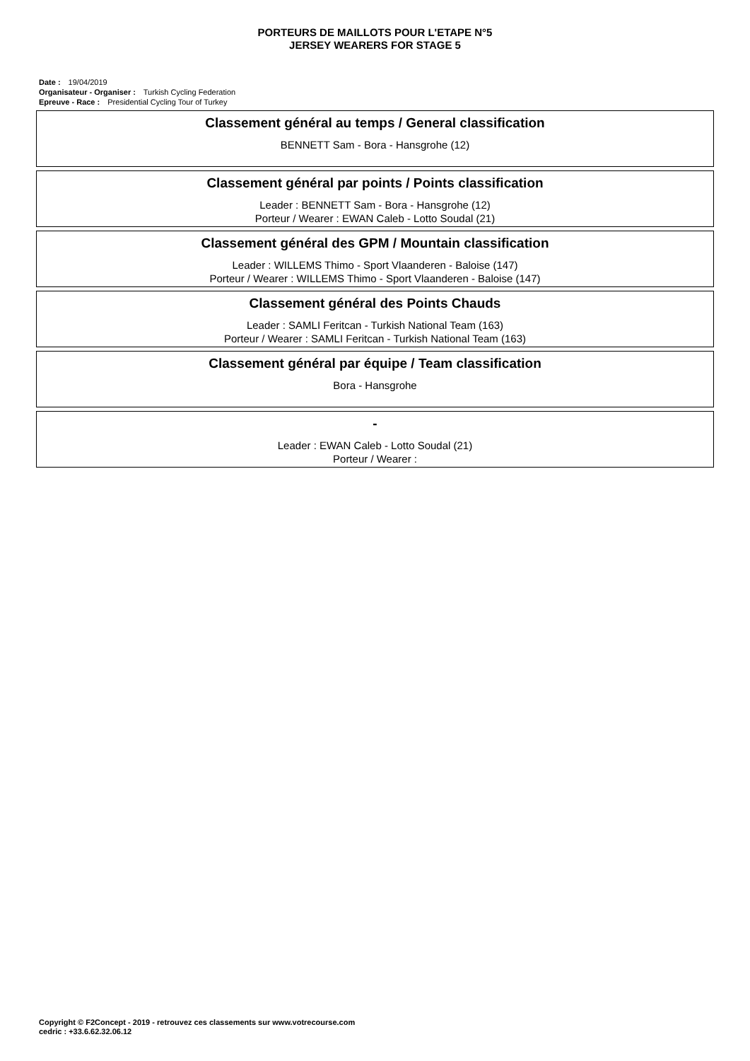PORTEURS DE MAILLOTS POUR L'ETAPE N°5
JERSEY WEARERS FOR STAGE 5
Date : 19/04/2019
Organisateur - Organiser : Turkish Cycling Federation
Epreuve - Race : Presidential Cycling Tour of Turkey
Classement général au temps / General classification
BENNETT Sam - Bora - Hansgrohe (12)
Classement général par points / Points classification
Leader : BENNETT Sam - Bora - Hansgrohe (12)
Porteur / Wearer : EWAN Caleb - Lotto Soudal (21)
Classement général des GPM / Mountain classification
Leader : WILLEMS Thimo - Sport Vlaanderen - Baloise (147)
Porteur / Wearer : WILLEMS Thimo - Sport Vlaanderen - Baloise (147)
Classement général des Points Chauds
Leader : SAMLI Feritcan - Turkish National Team (163)
Porteur / Wearer : SAMLI Feritcan - Turkish National Team (163)
Classement général par équipe / Team classification
Bora - Hansgrohe
-
Leader : EWAN Caleb - Lotto Soudal (21)
Porteur / Wearer :
Copyright © F2Concept - 2019 - retrouvez ces classements sur www.votrecourse.com
cedric : +33.6.62.32.06.12